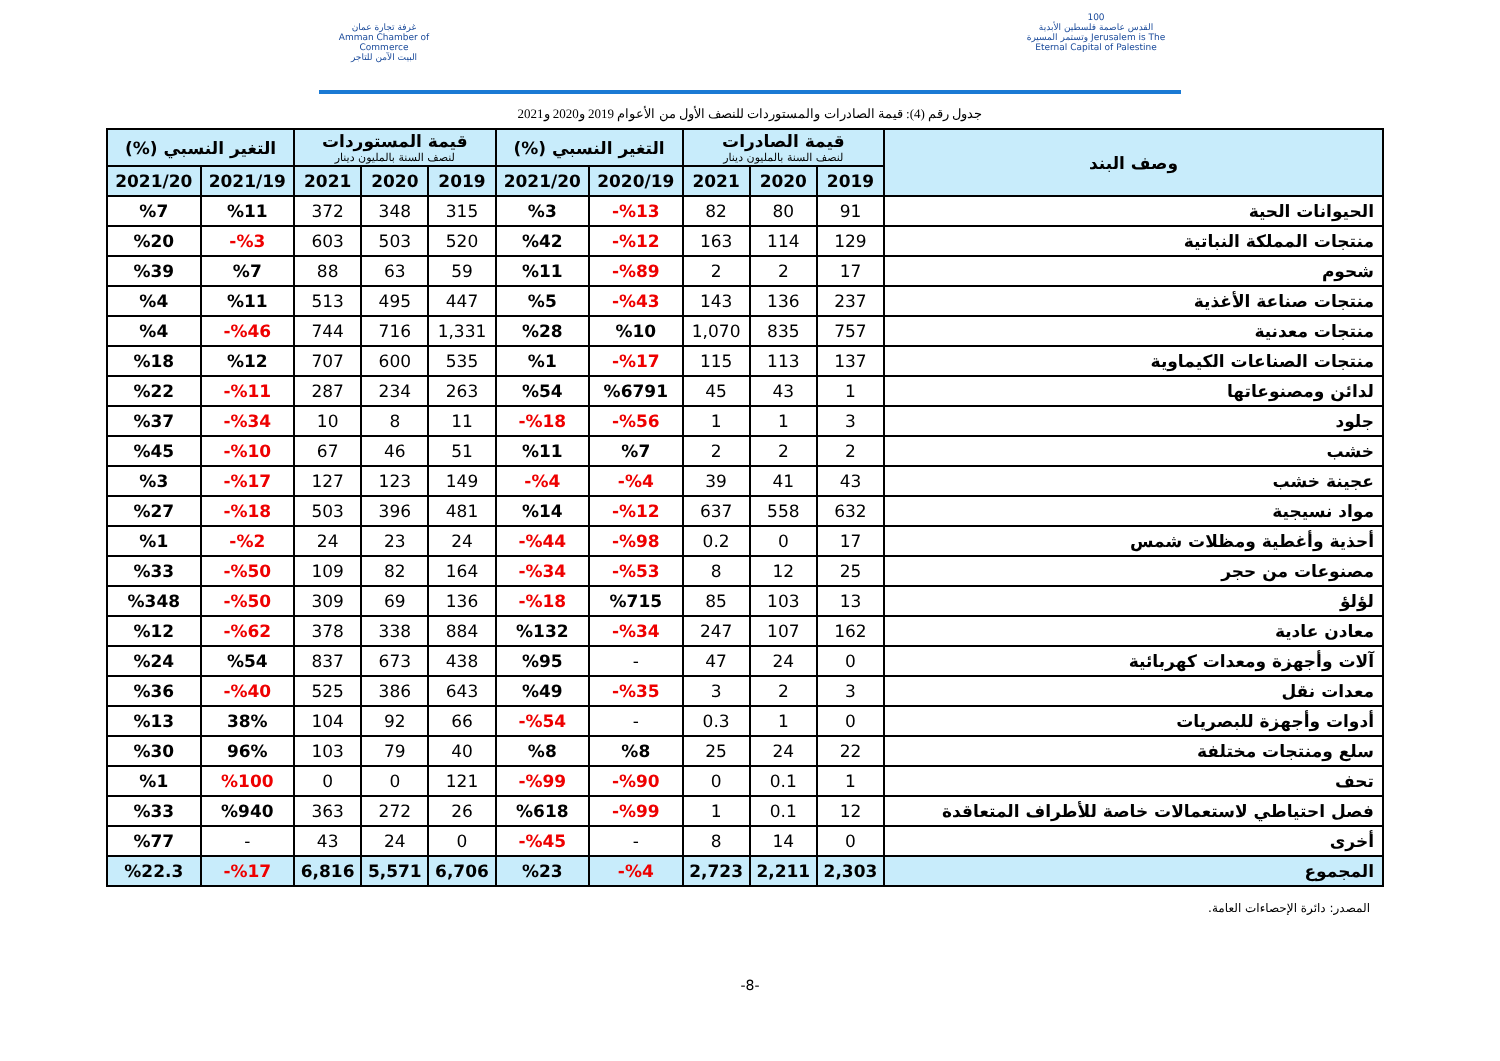غرفة تجارة عمان
Amman Chamber of Commerce
البيت الآمن للتاجر
100
القدس عاصمة فلسطين الأبدية
وتستمر المسيرة Jerusalem is The Eternal Capital of Palestine
جدول رقم (4): قيمة الصادرات والمستوردات للنصف الأول من الأعوام 2019 و2020 و2021
| وصف البند | قيمة الصادرات لنصف السنة بالمليون دينار | | | التغير النسبي (%) | | قيمة المستوردات لنصف السنة بالمليون دينار | | | التغير النسبي (%) | |
| --- | --- | --- | --- | --- | --- | --- | --- | --- | --- | --- |
| | 2019 | 2020 | 2021 | 2020/19 | 2021/20 | 2019 | 2020 | 2021 | 2021/19 | 2021/20 |
| الحيوانات الحية | 91 | 80 | 82 | %13- | %3 | 315 | 348 | 372 | %11 | %7 |
| منتجات المملكة النباتية | 129 | 114 | 163 | %12- | %42 | 520 | 503 | 603 | %3- | %20 |
| شحوم | 17 | 2 | 2 | %89- | %11 | 59 | 63 | 88 | %7 | %39 |
| منتجات صناعة الأغذية | 237 | 136 | 143 | %43- | %5 | 447 | 495 | 513 | %11 | %4 |
| منتجات معدنية | 757 | 835 | 1,070 | %10 | %28 | 1,331 | 716 | 744 | %46- | %4 |
| منتجات الصناعات الكيماوية | 137 | 113 | 115 | %17- | %1 | 535 | 600 | 707 | %12 | %18 |
| لدائن ومصنوعاتها | 1 | 43 | 45 | %6791 | %54 | 263 | 234 | 287 | %11- | %22 |
| جلود | 3 | 1 | 1 | %56- | %18- | 11 | 8 | 10 | %34- | %37 |
| خشب | 2 | 2 | 2 | %7 | %11 | 51 | 46 | 67 | %10- | %45 |
| عجينة خشب | 43 | 41 | 39 | %4- | %4- | 149 | 123 | 127 | %17- | %3 |
| مواد نسيجية | 632 | 558 | 637 | %12- | %14 | 481 | 396 | 503 | %18- | %27 |
| أحذية وأغطية ومظلات شمس | 17 | 0 | 0.2 | %98- | %44- | 24 | 23 | 24 | %2- | %1 |
| مصنوعات من حجر | 25 | 12 | 8 | %53- | %34- | 164 | 82 | 109 | %50- | %33 |
| لؤلؤ | 13 | 103 | 85 | %715 | %18- | 136 | 69 | 309 | %50- | %348 |
| معادن عادية | 162 | 107 | 247 | %34- | %132 | 884 | 338 | 378 | %62- | %12 |
| آلات وأجهزة ومعدات كهربائية | 0 | 24 | 47 | - | %95 | 438 | 673 | 837 | %54 | %24 |
| معدات نقل | 3 | 2 | 3 | %35- | %49 | 643 | 386 | 525 | %40- | %36 |
| أدوات وأجهزة للبصريات | 0 | 1 | 0.3 | - | %54- | 66 | 92 | 104 | 38% | %13 |
| سلع ومنتجات مختلفة | 22 | 24 | 25 | %8 | %8 | 40 | 79 | 103 | 96% | %30 |
| تحف | 1 | 0.1 | 0 | %90- | %99- | 121 | 0 | 0 | %100 | %1 |
| فصل احتياطي لاستعمالات خاصة للأطراف المتعاقدة | 12 | 0.1 | 1 | %99- | %618 | 26 | 272 | 363 | %940 | %33 |
| أخرى | 0 | 14 | 8 | - | %45- | 0 | 24 | 43 | - | %77 |
| المجموع | 2,303 | 2,211 | 2,723 | %4- | %23 | 6,706 | 5,571 | 6,816 | %17- | %22.3 |
المصدر: دائرة الإحصاءات العامة.
-8-